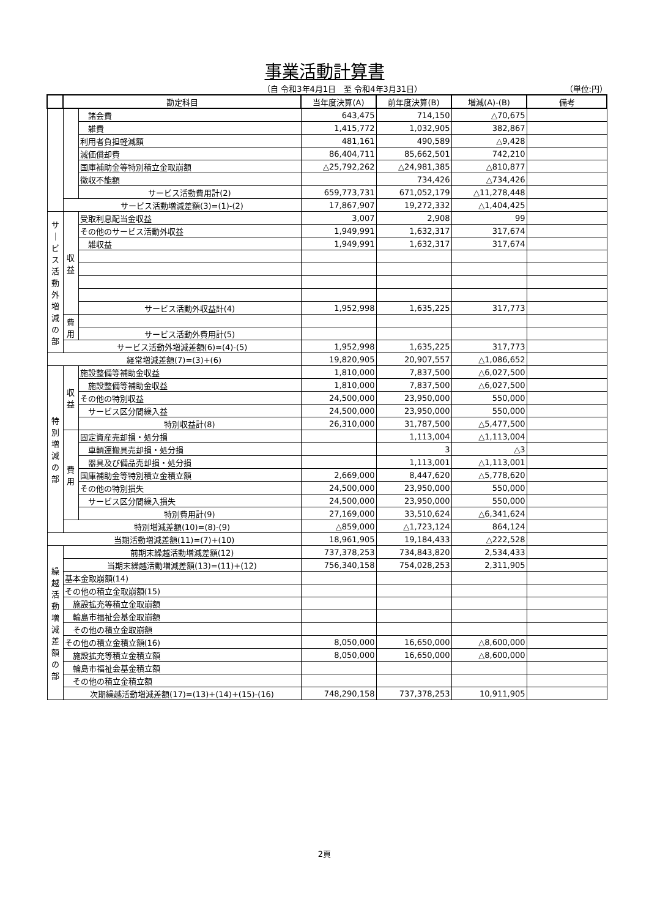事業活動計算書
（自 令和3年4月1日　至 令和4年3月31日） （単位:円）
| | 勘定科目 | | 当年度決算(A) | 前年度決算(B) | 増減(A)-(B) | 備考 |
| --- | --- | --- | --- | --- | --- | --- |
| | | 諸会費 | 643,475 | 714,150 | △70,675 | |
| | | 雑費 | 1,415,772 | 1,032,905 | 382,867 | |
| | | 利用者負担軽減額 | 481,161 | 490,589 | △9,428 | |
| | | 減価償却費 | 86,404,711 | 85,662,501 | 742,210 | |
| | | 国庫補助金等特別積立金取崩額 | △25,792,262 | △24,981,385 | △810,877 | |
| | | 徴収不能額 | | 734,426 | △734,426 | |
| | | サービス活動費用計(2) | 659,773,731 | 671,052,179 | △11,278,448 | |
| | サービス活動増減差額(3)=(1)-(2) | | 17,867,907 | 19,272,332 | △1,404,425 | |
| サ ｜ ビ ス 活 動 外 増 減 の 部 | 収益 | 受取利息配当金収益 | 3,007 | 2,908 | 99 | |
| | | その他のサービス活動外収益 | 1,949,991 | 1,632,317 | 317,674 | |
| | | 雑収益 | 1,949,991 | 1,632,317 | 317,674 | |
| | | サービス活動外収益計(4) | 1,952,998 | 1,635,225 | 317,773 | |
| | 費用 | | | | | |
| | | サービス活動外費用計(5) | | | | |
| | サービス活動外増減差額(6)=(4)-(5) | | 1,952,998 | 1,635,225 | 317,773 | |
| 経常増減差額(7)=(3)+(6) | | | 19,820,905 | 20,907,557 | △1,086,652 | |
| 特 別 増 減 の 部 | 収益 | 施設整備等補助金収益 | 1,810,000 | 7,837,500 | △6,027,500 | |
| | | 施設整備等補助金収益 | 1,810,000 | 7,837,500 | △6,027,500 | |
| | | その他の特別収益 | 24,500,000 | 23,950,000 | 550,000 | |
| | | サービス区分間繰入益 | 24,500,000 | 23,950,000 | 550,000 | |
| | | 特別収益計(8) | 26,310,000 | 31,787,500 | △5,477,500 | |
| | 費用 | 固定資産売却損・処分損 | | 1,113,004 | △1,113,004 | |
| | | 車輌運搬具売却損・処分損 | | 3 | △3 | |
| | | 器具及び備品売却損・処分損 | | 1,113,001 | △1,113,001 | |
| | | 国庫補助金等特別積立金積立額 | 2,669,000 | 8,447,620 | △5,778,620 | |
| | | その他の特別損失 | 24,500,000 | 23,950,000 | 550,000 | |
| | | サービス区分間繰入損失 | 24,500,000 | 23,950,000 | 550,000 | |
| | | 特別費用計(9) | 27,169,000 | 33,510,624 | △6,341,624 | |
| | 特別増減差額(10)=(8)-(9) | | △859,000 | △1,723,124 | 864,124 | |
| 当期活動増減差額(11)=(7)+(10) | | | 18,961,905 | 19,184,433 | △222,528 | |
| 繰 越 活 動 増 減 差 額 の 部 | 前期末繰越活動増減差額(12) | | 737,378,253 | 734,843,820 | 2,534,433 | |
| | 当期末繰越活動増減差額(13)=(11)+(12) | | 756,340,158 | 754,028,253 | 2,311,905 | |
| | 基本金取崩額(14) | | | | | |
| | その他の積立金取崩額(15) | | | | | |
| | 施設拡充等積立金取崩額 | | | | | |
| | 輪島市福祉会基金取崩額 | | | | | |
| | その他の積立金取崩額 | | | | | |
| | その他の積立金積立額(16) | | 8,050,000 | 16,650,000 | △8,600,000 | |
| | 施設拡充等積立金積立額 | | 8,050,000 | 16,650,000 | △8,600,000 | |
| | 輪島市福祉会基金積立額 | | | | | |
| | その他の積立金積立額 | | | | | |
| | 次期繰越活動増減差額(17)=(13)+(14)+(15)-(16) | | 748,290,158 | 737,378,253 | 10,911,905 | |
2頁